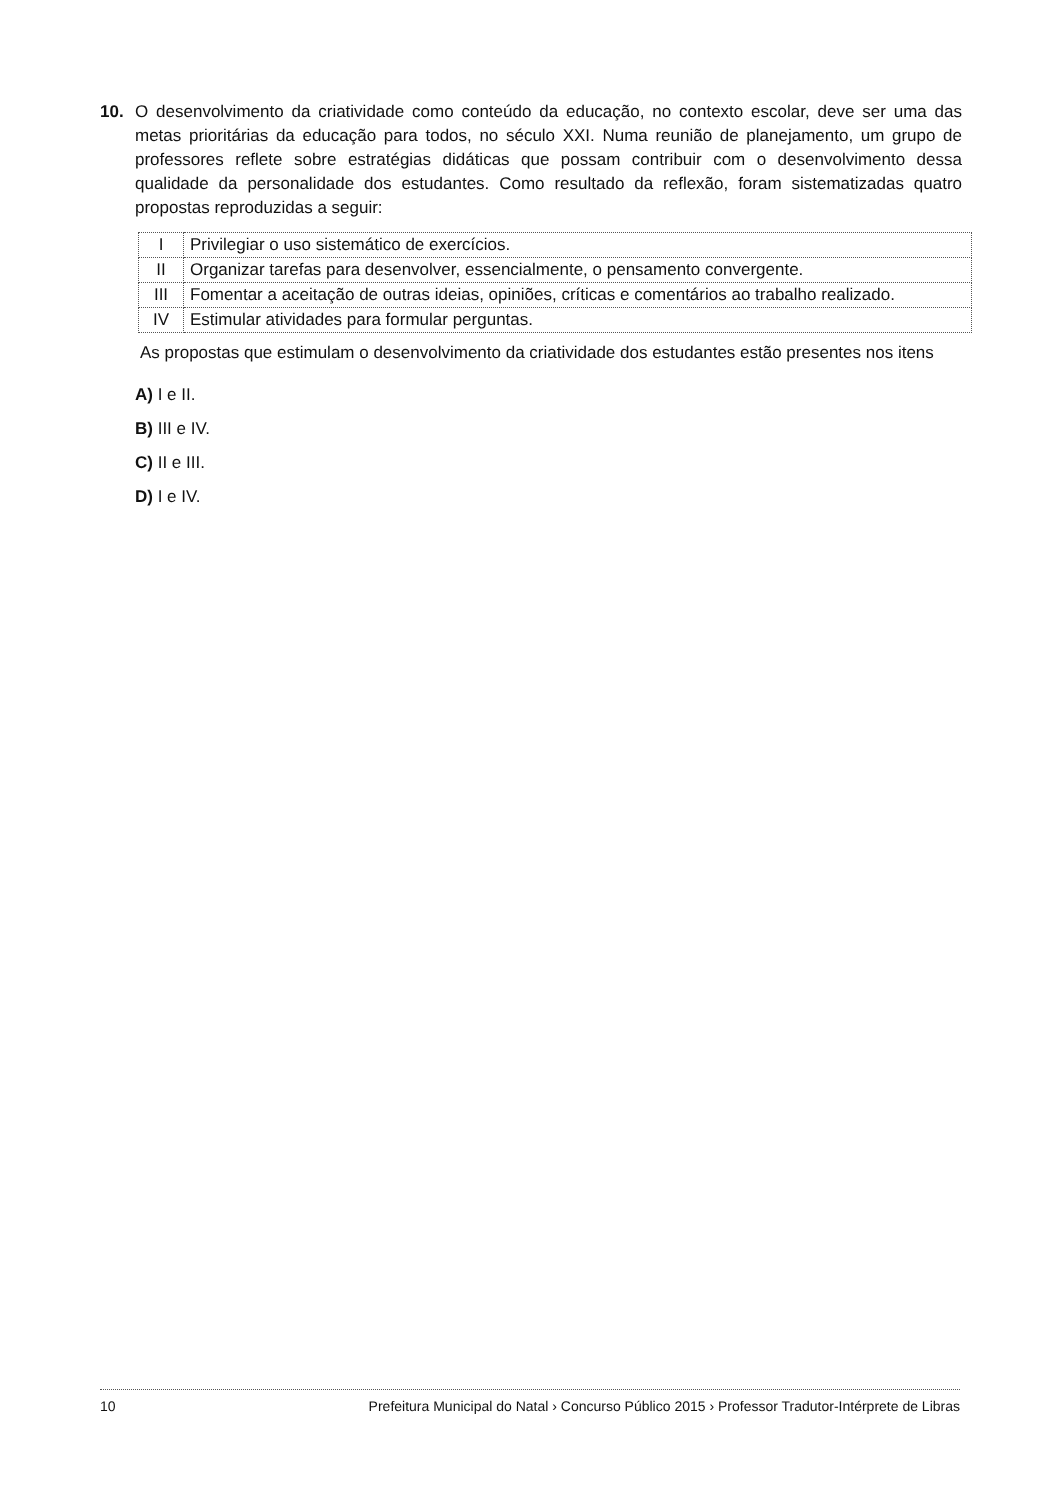10. O desenvolvimento da criatividade como conteúdo da educação, no contexto escolar, deve ser uma das metas prioritárias da educação para todos, no século XXI. Numa reunião de planejamento, um grupo de professores reflete sobre estratégias didáticas que possam contribuir com o desenvolvimento dessa qualidade da personalidade dos estudantes. Como resultado da reflexão, foram sistematizadas quatro propostas reproduzidas a seguir:
| I | Privilegiar o uso sistemático de exercícios. |
| II | Organizar tarefas para desenvolver, essencialmente, o pensamento convergente. |
| III | Fomentar a aceitação de outras ideias, opiniões, críticas e comentários ao trabalho realizado. |
| IV | Estimular atividades para formular perguntas. |
As propostas que estimulam o desenvolvimento da criatividade dos estudantes estão presentes nos itens
A) I e II.
B) III e IV.
C) II e III.
D) I e IV.
10 Prefeitura Municipal do Natal › Concurso Público 2015 › Professor Tradutor-Intérprete de Libras